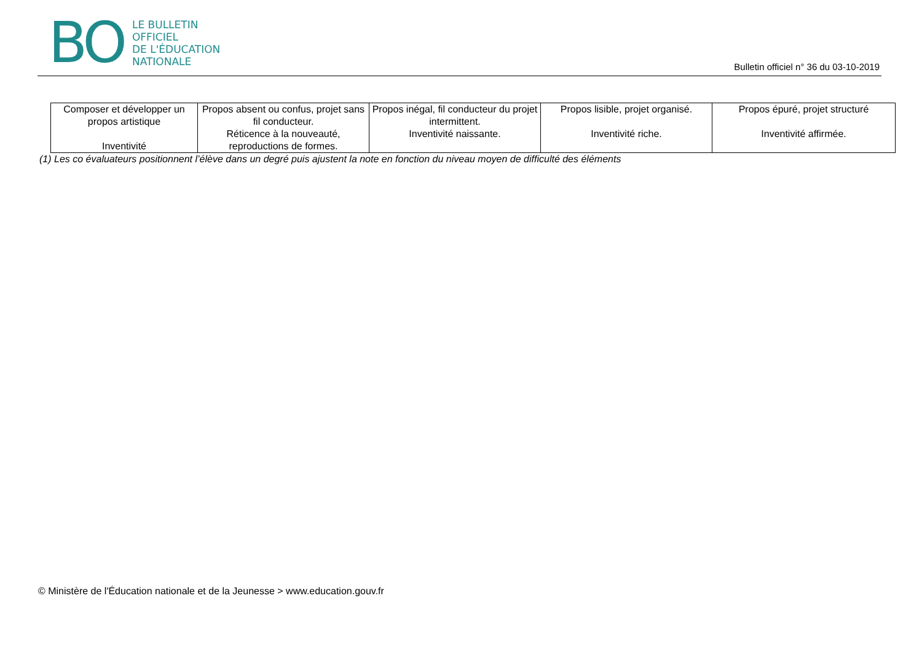BO
LE BULLETIN
OFFICIEL
DE L'ÉDUCATION
NATIONALE
Bulletin officiel n° 36 du 03-10-2019
| Composer et développer un propos artistique Inventivité | Propos absent ou confus, projet sans fil conducteur. Réticence à la nouveauté, reproductions de formes. | Propos inégal, fil conducteur du projet intermittent. Inventivité naissante. | Propos lisible, projet organisé. Inventivité riche. | Propos épuré, projet structuré Inventivité affirmée. |
(1) Les co évaluateurs positionnent l’élève dans un degré puis ajustent la note en fonction du niveau moyen de difficulté des éléments
© Ministère de l'Éducation nationale et de la Jeunesse > www.education.gouv.fr